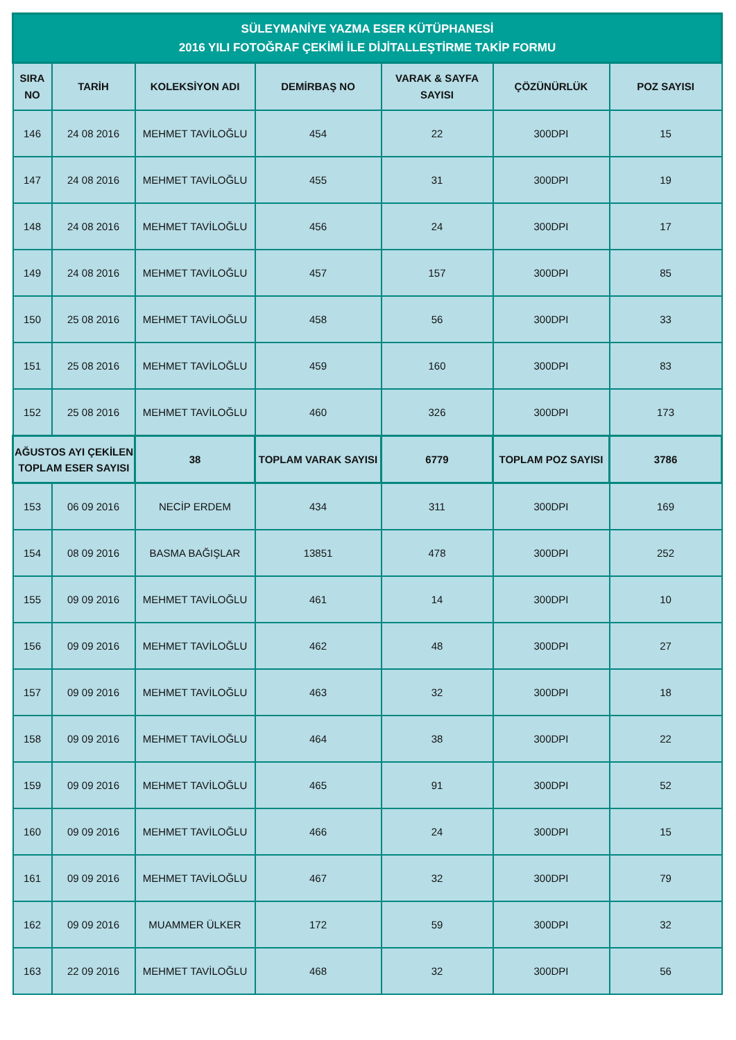| SÜLEYMANİYE YAZMA ESER KÜTÜPHANESİ 2016 YILI FOTOĞRAF ÇEKİMİ İLE DİJİTALLEŞTİRME TAKİP FORMU | | | | | | |
| --- | --- | --- | --- | --- | --- | --- |
| SIRA NO | TARİH | KOLEKSİYON ADI | DEMİRBAŞ NO | VARAK & SAYFA SAYISI | ÇÖZÜNÜRLÜK | POZ SAYISI |
| 146 | 24 08 2016 | MEHMET TAVİLOĞLU | 454 | 22 | 300DPI | 15 |
| 147 | 24 08 2016 | MEHMET TAVİLOĞLU | 455 | 31 | 300DPI | 19 |
| 148 | 24 08 2016 | MEHMET TAVİLOĞLU | 456 | 24 | 300DPI | 17 |
| 149 | 24 08 2016 | MEHMET TAVİLOĞLU | 457 | 157 | 300DPI | 85 |
| 150 | 25 08 2016 | MEHMET TAVİLOĞLU | 458 | 56 | 300DPI | 33 |
| 151 | 25 08 2016 | MEHMET TAVİLOĞLU | 459 | 160 | 300DPI | 83 |
| 152 | 25 08 2016 | MEHMET TAVİLOĞLU | 460 | 326 | 300DPI | 173 |
| AĞUSTOS AYI ÇEKİLEN TOPLAM ESER SAYISI | | 38 | TOPLAM VARAK SAYISI | 6779 | TOPLAM POZ SAYISI | 3786 |
| 153 | 06 09 2016 | NECİP ERDEM | 434 | 311 | 300DPI | 169 |
| 154 | 08 09 2016 | BASMA BAĞIŞLAR | 13851 | 478 | 300DPI | 252 |
| 155 | 09 09 2016 | MEHMET TAVİLOĞLU | 461 | 14 | 300DPI | 10 |
| 156 | 09 09 2016 | MEHMET TAVİLOĞLU | 462 | 48 | 300DPI | 27 |
| 157 | 09 09 2016 | MEHMET TAVİLOĞLU | 463 | 32 | 300DPI | 18 |
| 158 | 09 09 2016 | MEHMET TAVİLOĞLU | 464 | 38 | 300DPI | 22 |
| 159 | 09 09 2016 | MEHMET TAVİLOĞLU | 465 | 91 | 300DPI | 52 |
| 160 | 09 09 2016 | MEHMET TAVİLOĞLU | 466 | 24 | 300DPI | 15 |
| 161 | 09 09 2016 | MEHMET TAVİLOĞLU | 467 | 32 | 300DPI | 79 |
| 162 | 09 09 2016 | MUAMMER ÜLKER | 172 | 59 | 300DPI | 32 |
| 163 | 22 09 2016 | MEHMET TAVİLOĞLU | 468 | 32 | 300DPI | 56 |